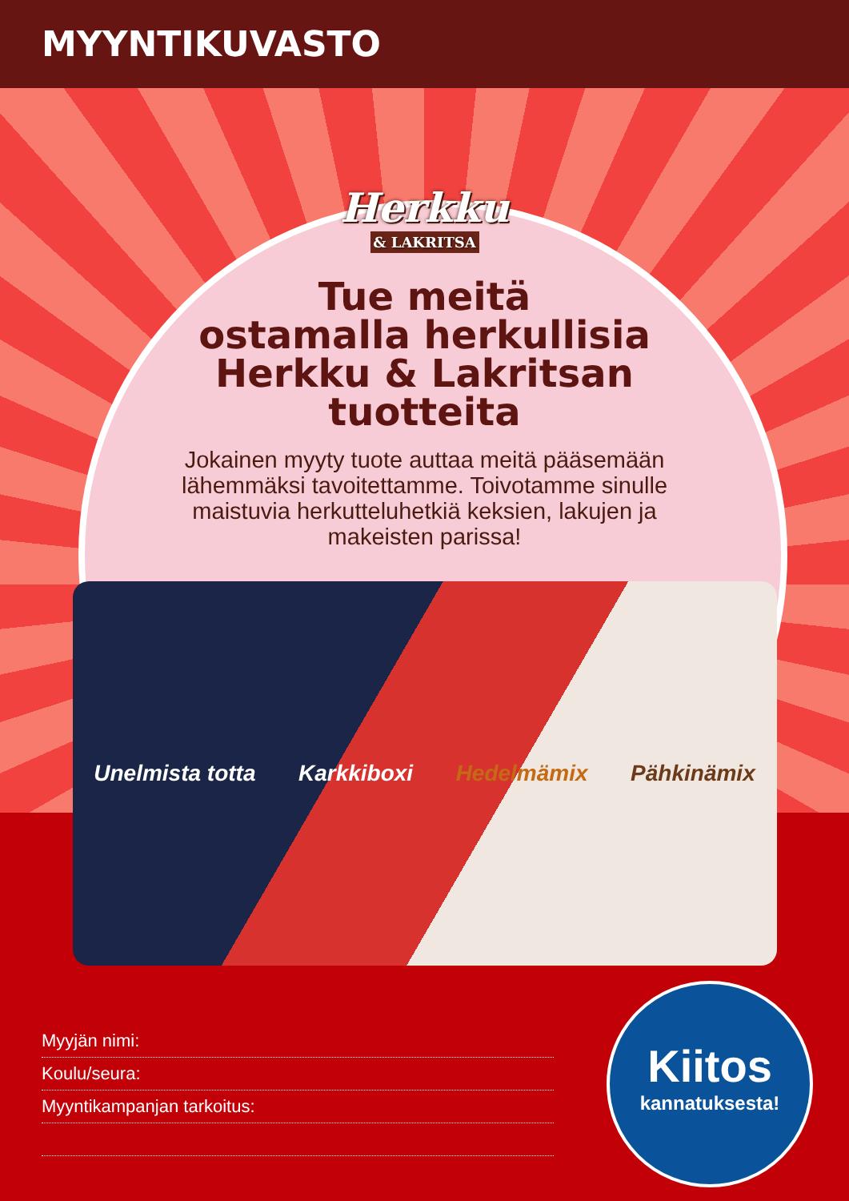MYYNTIKUVASTO
Herkku
& LAKRITSA
Tue meitä
ostamalla herkullisia
Herkku & Lakritsan
tuotteita
Jokainen myyty tuote auttaa meitä pääsemään lähemmäksi tavoitettamme. Toivotamme sinulle maistuvia herkutteluhetkiä keksien, lakujen ja makeisten parissa!
Unelmista totta Karkkiboxi Hedelmämix Pähkinämix
Myyjän nimi:
Koulu/seura:
Myyntikampanjan tarkoitus:
Kiitos
kannatuksesta!